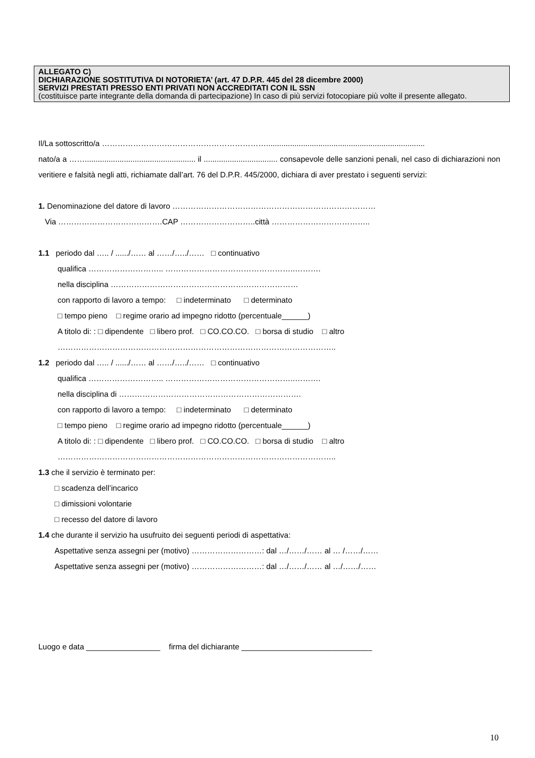ALLEGATO C)
DICHIARAZIONE SOSTITUTIVA DI NOTORIETA’ (art. 47 D.P.R. 445 del 28 dicembre 2000)
SERVIZI PRESTATI PRESSO ENTI PRIVATI NON ACCREDITATI CON IL SSN
(costituisce parte integrante della domanda di partecipazione) In caso di più servizi fotocopiare più volte il presente allegato.
Il/La sottoscritto/a ……………………………………………………….........................................................................
nato/a a ……................................................... il .................................. consapevole delle sanzioni penali, nel caso di dichiarazioni non veritiere e falsità negli atti, richiamate dall’art. 76 del D.P.R. 445/2000, dichiara di aver prestato i seguenti servizi:
1. Denominazione del datore di lavoro ……………………………………………………………………
Via ………………………………….CAP ………………………..città ………………………………..
1.1 periodo dal ….. / ....../…… al ……/…../…… □ continuativo
qualifica ……………………….. …………………………………………..……….
nella disciplina ………………………………………………………………
con rapporto di lavoro a tempo: □ indeterminato □ determinato
□ tempo pieno □ regime orario ad impegno ridotto (percentuale______)
A titolo di: : □ dipendente □ libero prof. □ CO.CO.CO. □ borsa di studio □ altro
……………………………………………………………………………………………..
1.2 periodo dal ….. / ....../…… al ……/…../…… □ continuativo
qualifica ……………………….. …………………………………………..……….
nella disciplina di …………………………………………………………….
con rapporto di lavoro a tempo: □ indeterminato □ determinato
□ tempo pieno □ regime orario ad impegno ridotto (percentuale______)
A titolo di: : □ dipendente □ libero prof. □ CO.CO.CO. □ borsa di studio □ altro
……………………………………………………………………………………………..
1.3 che il servizio è terminato per:
□ scadenza dell’incarico
□ dimissioni volontarie
□ recesso del datore di lavoro
1.4 che durante il servizio ha usufruito dei seguenti periodi di aspettativa:
Aspettative senza assegni per (motivo) ………………………: dal …/……/…… al … /……/……
Aspettative senza assegni per (motivo) ………………………: dal …/……/…… al …/……/……
Luogo e data _________________ firma del dichiarante ______________________________
10